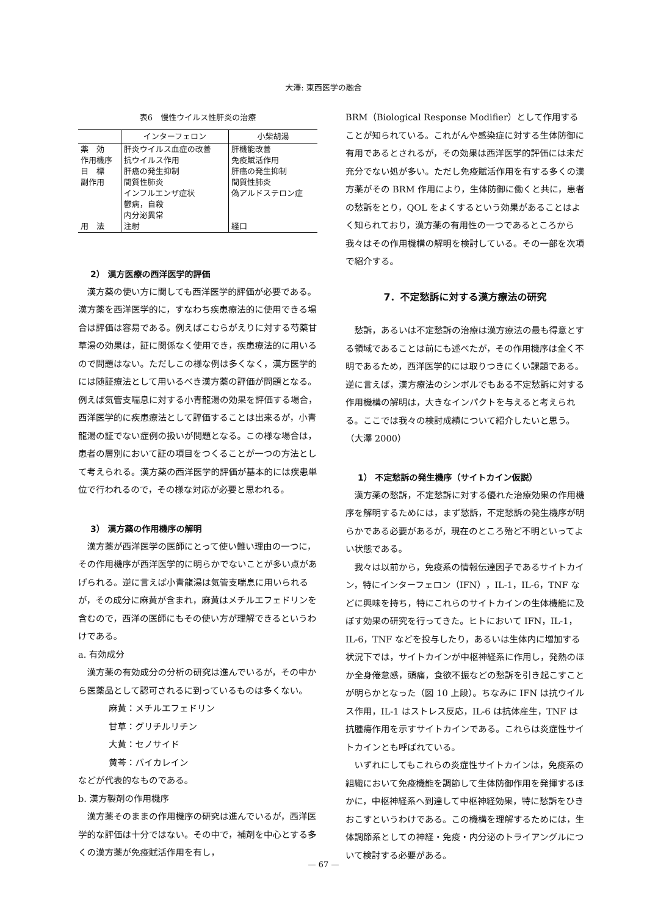大澤: 東西医学の融合
表6　慢性ウイルス性肝炎の治療
| | インターフェロン | 小柴胡湯 |
| --- | --- | --- |
| 薬 効 | 肝炎ウイルス血症の改善 | 肝機能改善 |
| 作用機序 | 抗ウイルス作用 | 免疫賦活作用 |
| 目 標 | 肝癌の発生抑制 | 肝癌の発生抑制 |
| 副作用 | 間質性肺炎 インフルエンザ症状 鬱病，自殺 内分泌異常 | 間質性肺炎 偽アルドステロン症 |
| 用 法 | 注射 | 経口 |
2） 漢方医療の西洋医学的評価
漢方薬の使い方に関しても西洋医学的評価が必要である。漢方薬を西洋医学的に，すなわち疾患療法的に使用できる場合は評価は容易である。例えばこむらがえりに対する芍薬甘草湯の効果は，証に関係なく使用でき，疾患療法的に用いるので問題はない。ただしこの様な例は多くなく，漢方医学的には随証療法として用いるべき漢方薬の評価が問題となる。例えば気管支喘息に対する小青龍湯の効果を評価する場合，西洋医学的に疾患療法として評価することは出来るが，小青龍湯の証でない症例の扱いが問題となる。この様な場合は，患者の層別において証の項目をつくることが一つの方法として考えられる。漢方薬の西洋医学的評価が基本的には疾患単位で行われるので，その様な対応が必要と思われる。
3） 漢方薬の作用機序の解明
漢方薬が西洋医学の医師にとって使い難い理由の一つに，その作用機序が西洋医学的に明らかでないことが多い点があげられる。逆に言えば小青龍湯は気管支喘息に用いられるが，その成分に麻黄が含まれ，麻黄はメチルエフェドリンを含むので，西洋の医師にもその使い方が理解できるというわけである。
a. 有効成分
漢方薬の有効成分の分析の研究は進んでいるが，その中から医薬品として認可されるに到っているものは多くない。
麻黄：メチルエフェドリン
甘草：グリチルリチン
大黄：セノサイド
黄芩：バイカレイン
などが代表的なものである。
b. 漢方製剤の作用機序
漢方薬そのままの作用機序の研究は進んでいるが，西洋医学的な評価は十分ではない。その中で，補剤を中心とする多くの漢方薬が免疫賦活作用を有し，
BRM（Biological Response Modifier）として作用することが知られている。これがんや感染症に対する生体防御に有用であるとされるが，その効果は西洋医学的評価には未だ充分でない処が多い。ただし免疫賦活作用を有する多くの漢方薬がその BRM 作用により，生体防御に働くと共に，患者の愁訴をとり，QOL をよくするという効果があることはよく知られており，漢方薬の有用性の一つであるところから我々はその作用機構の解明を検討している。その一部を次項で紹介する。
7．不定愁訴に対する漢方療法の研究
愁訴，あるいは不定愁訴の治療は漢方療法の最も得意とする領域であることは前にも述べたが，その作用機序は全く不明であるため，西洋医学的には取りつきにくい課題である。逆に言えば，漢方療法のシンボルでもある不定愁訴に対する作用機構の解明は，大きなインパクトを与えると考えられる。ここでは我々の検討成績について紹介したいと思う。（大澤 2000）
1） 不定愁訴の発生機序（サイトカイン仮説）
漢方薬の愁訴，不定愁訴に対する優れた治療効果の作用機序を解明するためには，まず愁訴，不定愁訴の発生機序が明らかである必要があるが，現在のところ殆ど不明といってよい状態である。
我々は以前から，免疫系の情報伝達因子であるサイトカイン，特にインターフェロン（IFN），IL-1，IL-6，TNF などに興味を持ち，特にこれらのサイトカインの生体機能に及ぼす効果の研究を行ってきた。ヒトにおいて IFN，IL-1，IL-6，TNF などを投与したり，あるいは生体内に増加する状況下では，サイトカインが中枢神経系に作用し，発熱のほか全身倦怠感，頭痛，食欲不振などの愁訴を引き起こすことが明らかとなった（図 10 上段）。ちなみに IFN は抗ウイルス作用，IL-1 はストレス反応，IL-6 は抗体産生，TNF は抗腫瘍作用を示すサイトカインである。これらは炎症性サイトカインとも呼ばれている。
いずれにしてもこれらの炎症性サイトカインは，免疫系の組織において免疫機能を調節して生体防御作用を発揮するほかに，中枢神経系へ到達して中枢神経効果，特に愁訴をひきおこすというわけである。この機構を理解するためには，生体調節系としての神経・免疫・内分泌のトライアングルについて検討する必要がある。
— 67 —